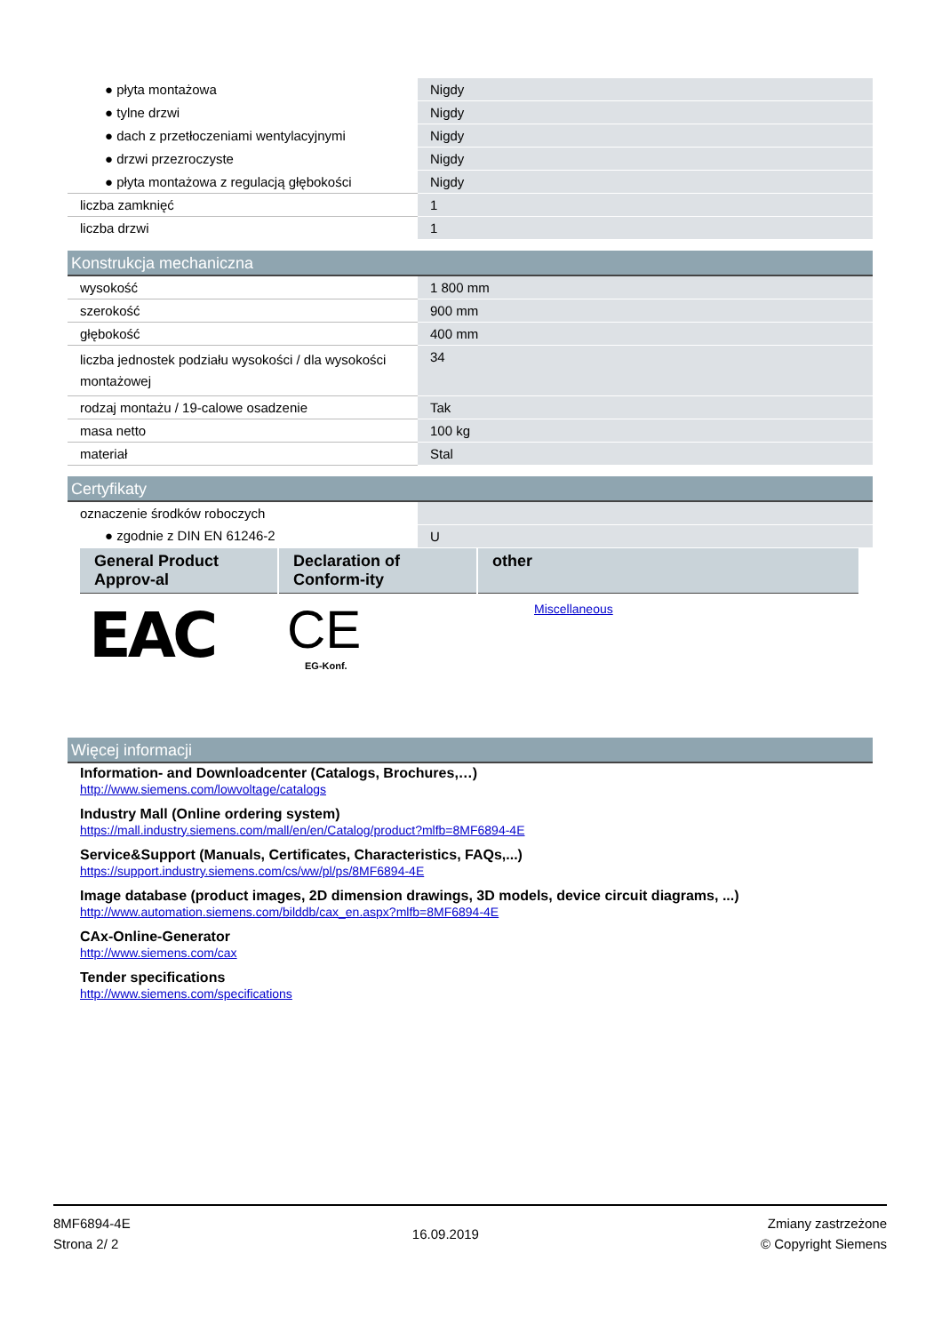| ● płyta montażowa | Nigdy |
| ● tylne drzwi | Nigdy |
| ● dach z przetłoczeniami wentylacyjnymi | Nigdy |
| ● drzwi przezroczyste | Nigdy |
| ● płyta montażowa z regulacją głębokości | Nigdy |
| liczba zamknięć | 1 |
| liczba drzwi | 1 |
Konstrukcja mechaniczna
| wysokość | 1 800 mm |
| szerokość | 900 mm |
| głębokość | 400 mm |
| liczba jednostek podziału wysokości / dla wysokości montażowej | 34 |
| rodzaj montażu / 19-calowe osadzenie | Tak |
| masa netto | 100 kg |
| materiał | Stal |
Certyfikaty
| oznaczenie środków roboczych | |
| ● zgodnie z DIN EN 61246-2 | U |
| General Product Approv-al | Declaration of Conform-ity | other |
| --- | --- | --- |
| EAC | CE EG-Konf. | Miscellaneous |
Więcej informacji
Information- and Downloadcenter (Catalogs, Brochures,…)
http://www.siemens.com/lowvoltage/catalogs
Industry Mall (Online ordering system)
https://mall.industry.siemens.com/mall/en/en/Catalog/product?mlfb=8MF6894-4E
Service&Support (Manuals, Certificates, Characteristics, FAQs,...)
https://support.industry.siemens.com/cs/ww/pl/ps/8MF6894-4E
Image database (product images, 2D dimension drawings, 3D models, device circuit diagrams, ...)
http://www.automation.siemens.com/bilddb/cax_en.aspx?mlfb=8MF6894-4E
CAx-Online-Generator
http://www.siemens.com/cax
Tender specifications
http://www.siemens.com/specifications
8MF6894-4E
Strona 2/ 2
16.09.2019
Zmiany zastrzeżone
© Copyright Siemens